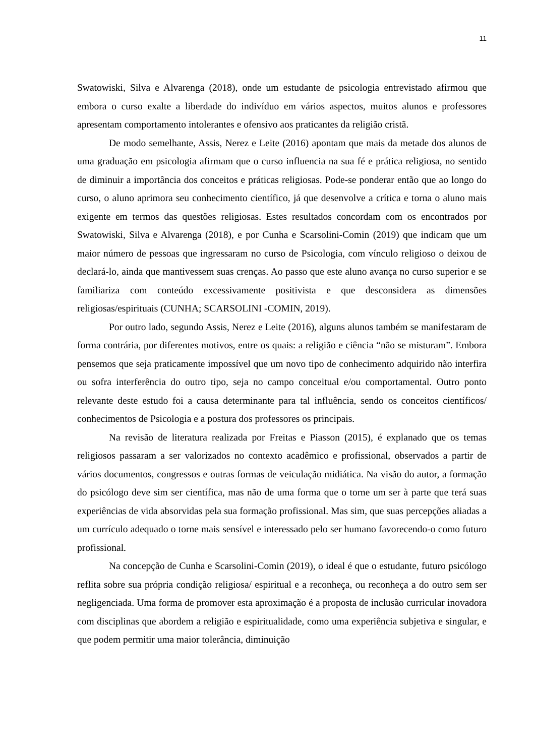11
Swatowiski, Silva e Alvarenga (2018), onde um estudante de psicologia entrevistado afirmou que embora o curso exalte a liberdade do indivíduo em vários aspectos, muitos alunos e professores apresentam comportamento intolerantes e ofensivo aos praticantes da religião cristã.
De modo semelhante, Assis, Nerez e Leite (2016) apontam que mais da metade dos alunos de uma graduação em psicologia afirmam que o curso influencia na sua fé e prática religiosa, no sentido de diminuir a importância dos conceitos e práticas religiosas. Pode-se ponderar então que ao longo do curso, o aluno aprimora seu conhecimento científico, já que desenvolve a crítica e torna o aluno mais exigente em termos das questões religiosas. Estes resultados concordam com os encontrados por Swatowiski, Silva e Alvarenga (2018), e por Cunha e Scarsolini-Comin (2019) que indicam que um maior número de pessoas que ingressaram no curso de Psicologia, com vínculo religioso o deixou de declará-lo, ainda que mantivessem suas crenças. Ao passo que este aluno avança no curso superior e se familiariza com conteúdo excessivamente positivista e que desconsidera as dimensões religiosas/espirituais (CUNHA; SCARSOLINI -COMIN, 2019).
Por outro lado, segundo Assis, Nerez e Leite (2016), alguns alunos também se manifestaram de forma contrária, por diferentes motivos, entre os quais: a religião e ciência “não se misturam”. Embora pensemos que seja praticamente impossível que um novo tipo de conhecimento adquirido não interfira ou sofra interferência do outro tipo, seja no campo conceitual e/ou comportamental. Outro ponto relevante deste estudo foi a causa determinante para tal influência, sendo os conceitos científicos/ conhecimentos de Psicologia e a postura dos professores os principais.
Na revisão de literatura realizada por Freitas e Piasson (2015), é explanado que os temas religiosos passaram a ser valorizados no contexto acadêmico e profissional, observados a partir de vários documentos, congressos e outras formas de veiculação midiática. Na visão do autor, a formação do psicólogo deve sim ser científica, mas não de uma forma que o torne um ser à parte que terá suas experiências de vida absorvidas pela sua formação profissional. Mas sim, que suas percepções aliadas a um currículo adequado o torne mais sensível e interessado pelo ser humano favorecendo-o como futuro profissional.
Na concepção de Cunha e Scarsolini-Comin (2019), o ideal é que o estudante, futuro psicólogo reflita sobre sua própria condição religiosa/ espiritual e a reconheça, ou reconheça a do outro sem ser negligenciada. Uma forma de promover esta aproximação é a proposta de inclusão curricular inovadora com disciplinas que abordem a religião e espiritualidade, como uma experiência subjetiva e singular, e que podem permitir uma maior tolerância, diminuição